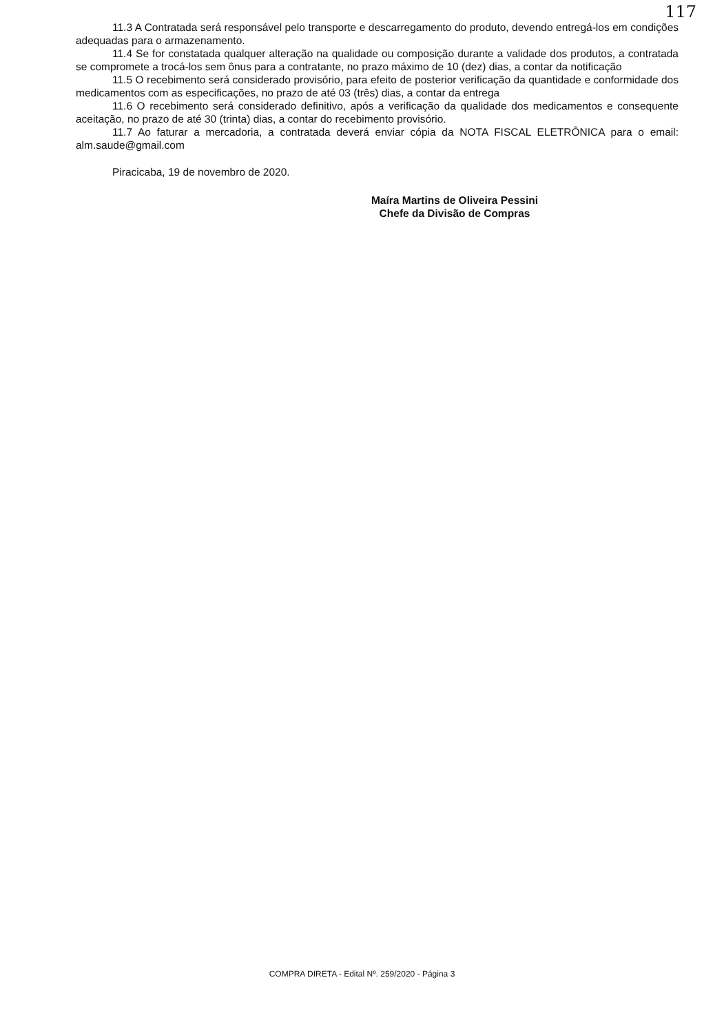117
11.3 A Contratada será responsável pelo transporte e descarregamento do produto, devendo entregá-los em condições adequadas para o armazenamento.
11.4 Se for constatada qualquer alteração na qualidade ou composição durante a validade dos produtos, a contratada se compromete a trocá-los sem ônus para a contratante, no prazo máximo de 10 (dez) dias, a contar da notificação
11.5 O recebimento será considerado provisório, para efeito de posterior verificação da quantidade e conformidade dos medicamentos com as especificações, no prazo de até 03 (três) dias, a contar da entrega
11.6 O recebimento será considerado definitivo, após a verificação da qualidade dos medicamentos e consequente aceitação, no prazo de até 30 (trinta) dias, a contar do recebimento provisório.
11.7 Ao faturar a mercadoria, a contratada deverá enviar cópia da NOTA FISCAL ELETRÔNICA para o email: alm.saude@gmail.com
Piracicaba, 19 de novembro de 2020.
Maíra Martins de Oliveira Pessini
Chefe da Divisão de Compras
COMPRA DIRETA - Edital Nº. 259/2020 - Página 3